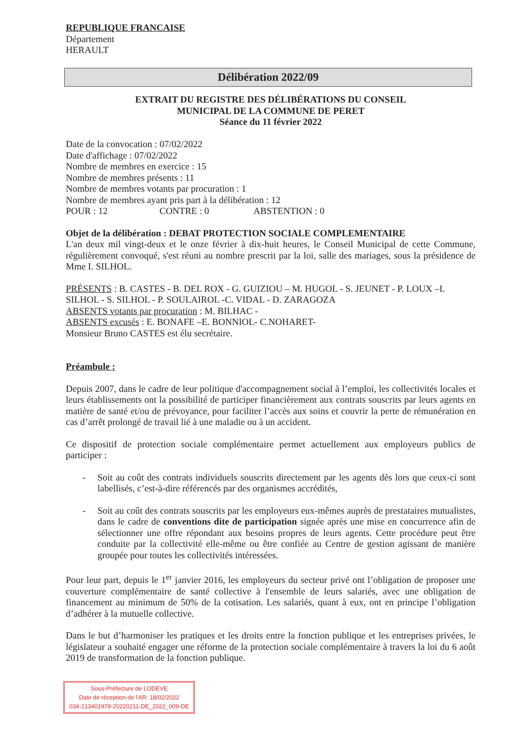REPUBLIQUE FRANCAISE
Département
HERAULT
Délibération 2022/09
EXTRAIT DU REGISTRE DES DÉLIBÉRATIONS DU CONSEIL
MUNICIPAL DE LA COMMUNE DE PERET
Séance du 11 février 2022
Date de la convocation : 07/02/2022
Date d'affichage : 07/02/2022
Nombre de membres en exercice : 15
Nombre de membres présents : 11
Nombre de membres votants par procuration : 1
Nombre de membres ayant pris part à la délibération : 12
POUR : 12 CONTRE : 0 ABSTENTION : 0
Objet de la délibération : DEBAT PROTECTION SOCIALE COMPLEMENTAIRE
L'an deux mil vingt-deux et le onze février à dix-huit heures, le Conseil Municipal de cette Commune, régulièrement convoqué, s'est réuni au nombre prescrit par la loi, salle des mariages, sous la présidence de Mme I. SILHOL.
PRÉSENTS : B. CASTES - B. DEL ROX - G. GUIZIOU – M. HUGOL - S. JEUNET - P. LOUX –I. SILHOL - S. SILHOL - P. SOULAIROL -C. VIDAL - D. ZARAGOZA
ABSENTS votants par procuration : M. BILHAC -
ABSENTS excusés : E. BONAFE –E. BONNIOL- C.NOHARET-
Monsieur Bruno CASTES est élu secrétaire.
Préambule :
Depuis 2007, dans le cadre de leur politique d'accompagnement social à l’emploi, les collectivités locales et leurs établissements ont la possibilité de participer financièrement aux contrats souscrits par leurs agents en matière de santé et/ou de prévoyance, pour faciliter l’accès aux soins et couvrir la perte de rémunération en cas d’arrêt prolongé de travail lié à une maladie ou à un accident.
Ce dispositif de protection sociale complémentaire permet actuellement aux employeurs publics de participer :
- Soit au coût des contrats individuels souscrits directement par les agents dès lors que ceux-ci sont labellisés, c’est-à-dire référencés par des organismes accrédités,
- Soit au coût des contrats souscrits par les employeurs eux-mêmes auprès de prestataires mutualistes, dans le cadre de conventions dite de participation signée après une mise en concurrence afin de sélectionner une offre répondant aux besoins propres de leurs agents. Cette procédure peut être conduite par la collectivité elle-même ou être confiée au Centre de gestion agissant de manière groupée pour toutes les collectivités intéressées.
Pour leur part, depuis le 1<sup>er</sup> janvier 2016, les employeurs du secteur privé ont l’obligation de proposer une couverture complémentaire de santé collective à l'ensemble de leurs salariés, avec une obligation de financement au minimum de 50% de la cotisation. Les salariés, quant à eux, ont en principe l’obligation d’adhérer à la mutuelle collective.
Dans le but d’harmoniser les pratiques et les droits entre la fonction publique et les entreprises privées, le législateur a souhaité engager une réforme de la protection sociale complémentaire à travers la loi du 6 août 2019 de transformation de la fonction publique.
Sous-Préfecture de LODEVE
Date de réception de l'AR: 18/02/2022
034-213401979-20220211-DE_2022_009-DE